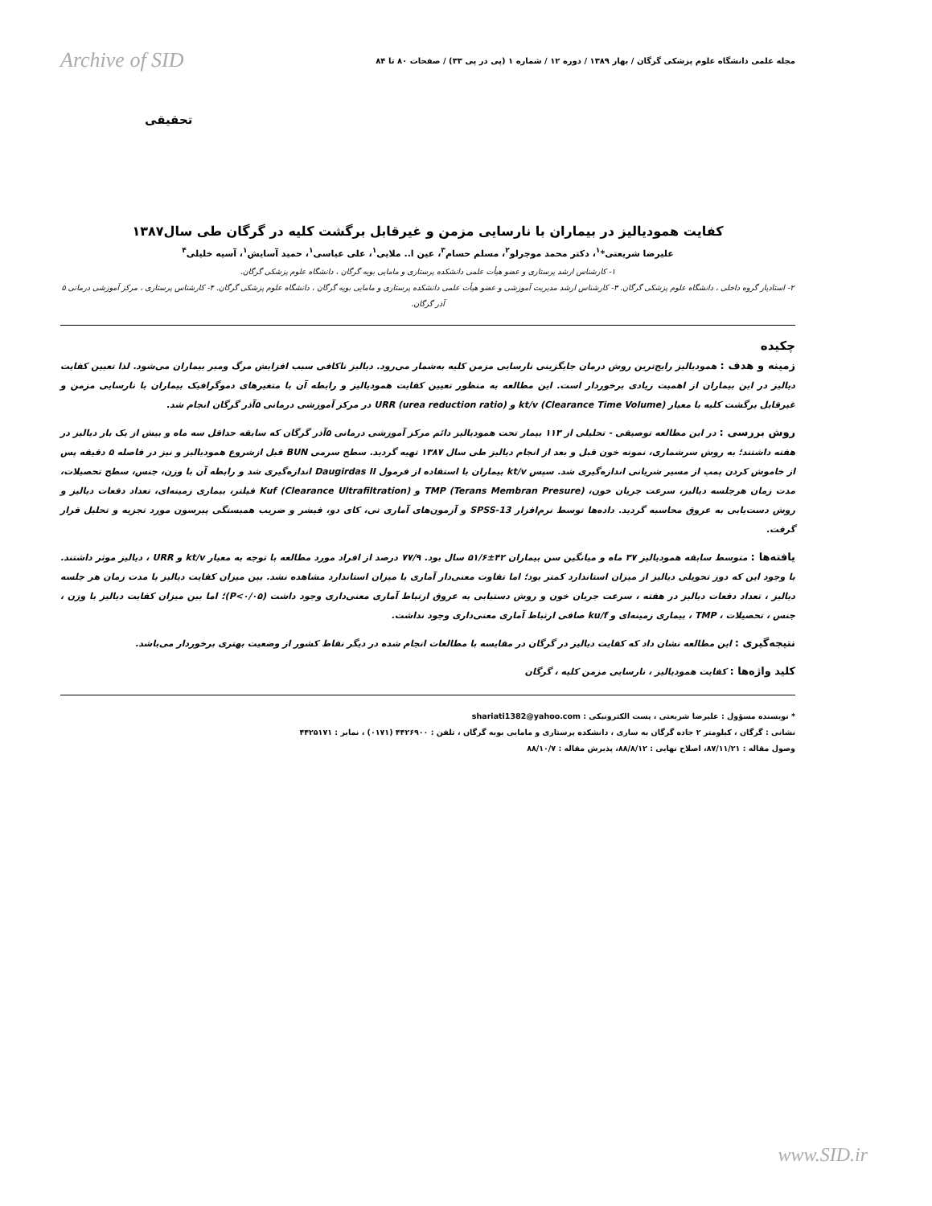مجله علمی دانشگاه علوم پزشکی گرگان / بهار ۱۳۸۹ / دوره ۱۲ / شماره ۱ (پی در پی ۳۳) / صفحات ۸۰ تا ۸۴
Archive of SID
تحقیقی
کفایت همودیالیز در بیماران با نارسایی مزمن و غیرقابل برگشت کلیه در گرگان طی سال۱۳۸۷
علیرضا شریعتی*<sup>۱</sup>، دکتر محمد موجرلو<sup>۲</sup>، مسلم حسام<sup>۳</sup>، عین ا.. ملایی<sup>۱</sup>، علی عباسی<sup>۱</sup>، حمید آسایش<sup>۱</sup>، آسیه خلیلی<sup>۴</sup>
۱- کارشناس ارشد پرستاری و عضو هیأت علمی دانشکده پرستاری و مامایی بویه گرگان ، دانشگاه علوم پزشکی گرگان.
۲- استادیار گروه داخلی ، دانشگاه علوم پزشکی گرگان. ۳- کارشناس ارشد مدیریت آموزشی و عضو هیأت علمی دانشکده پرستاری و مامایی بویه گرگان ، دانشگاه علوم پزشکی گرگان. ۴- کارشناس پرستاری ، مرکز آموزشی درمانی ۵ آذر گرگان.
چکیده
زمینه و هدف : همودیالیز رایج‌ترین روش درمان جایگزینی نارسایی مزمن کلیه به‌شمار می‌رود. دیالیز ناکافی سبب افزایش مرگ ومیر بیماران می‌شود. لذا تعیین کفایت دیالیز در این بیماران از اهمیت زیادی برخوردار است. این مطالعه به منظور تعیین کفایت همودیالیز و رابطه آن با متغیرهای دموگرافیک بیماران با نارسایی مزمن و غیرقابل برگشت کلیه با معیار kt/v (Clearance Time Volume) و URR (urea reduction ratio) در مرکز آموزشی درمانی ۵آذر گرگان انجام شد.
روش بررسی : در این مطالعه توصیفی - تحلیلی از ۱۱۳ بیمار تحت همودیالیز دائم مرکز آموزشی درمانی ۵آذر گرگان که سابقه حداقل سه ماه و بیش از یک بار دیالیز در هفته داشتند؛ به روش سرشماری، نمونه خون قبل و بعد از انجام دیالیز طی سال ۱۳۸۷ تهیه گردید. سطح سرمی BUN قبل ازشروع همودیالیز و نیز در فاصله ۵ دقیقه پس از خاموش کردن پمپ از مسیر شریانی اندازه‌گیری شد. سپس kt/v بیماران با استفاده از فرمول Daugirdas II اندازه‌گیری شد و رابطه آن با وزن، جنس، سطح تحصیلات، مدت زمان هرجلسه دیالیز، سرعت جریان خون، TMP (Terans Membran Presure) و Kuf (Clearance Ultrafiltration) فیلتر، بیماری زمینه‌ای، تعداد دفعات دیالیز و روش دست‌یابی به عروق محاسبه گردید. داده‌ها توسط نرم‌افزار SPSS-13 و آزمون‌های آماری تی، کای دو، فیشر و ضریب همبستگی پیرسون مورد تجزیه و تحلیل قرار گرفت.
یافته‌ها : متوسط سابقه همودیالیز ۳۷ ماه و میانگین سن بیماران ۴۲±۵۱/۶ سال بود. ۷۷/۹ درصد از افراد مورد مطالعه با توجه به معیار kt/v و URR ، دیالیز موثر داشتند. با وجود این که دوز تحویلی دیالیز از میزان استاندارد کمتر بود؛ اما تفاوت معنی‌دار آماری با میزان استاندارد مشاهده نشد. بین میزان کفایت دیالیز با مدت زمان هر جلسه دیالیز ، تعداد دفعات دیالیز در هفته ، سرعت جریان خون و روش دستیابی به عروق ارتباط آماری معنی‌داری وجود داشت (P<۰/۰۵)؛ اما بین میزان کفایت دیالیز با وزن ، جنس ، تحصیلات ، TMP ، بیماری زمینه‌ای و ku/f صافی ارتباط آماری معنی‌داری وجود نداشت.
نتیجه‌گیری : این مطالعه نشان داد که کفایت دیالیز در گرگان در مقایسه با مطالعات انجام شده در دیگر نقاط کشور از وضعیت بهتری برخوردار می‌باشد.
کلید واژه‌ها : کفایت همودیالیز ، نارسایی مزمن کلیه ، گرگان
* نویسنده مسؤول : علیرضا شریعتی ، پست الکترونیکی : shariati1382@yahoo.com
نشانی : گرگان ، کیلومتر ۲ جاده گرگان به ساری ، دانشکده پرستاری و مامایی بویه گرگان ، تلفن : ۴۴۲۶۹۰۰ (۰۱۷۱) ، نمابر : ۴۴۲۵۱۷۱
وصول مقاله : ۸۷/۱۱/۲۱، اصلاح نهایی : ۸۸/۸/۱۲، پذیرش مقاله : ۸۸/۱۰/۷
www.SID.ir